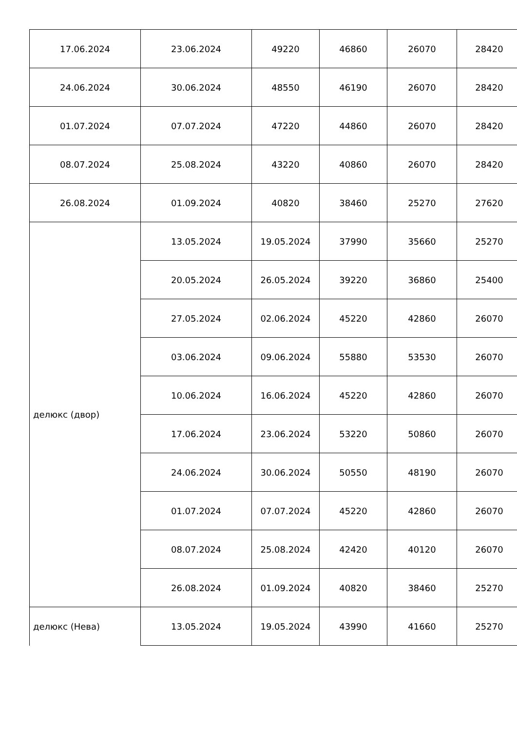| 17.06.2024 | 23.06.2024 | 49220 | 46860 | 26070 | 28420 |
| 24.06.2024 | 30.06.2024 | 48550 | 46190 | 26070 | 28420 |
| 01.07.2024 | 07.07.2024 | 47220 | 44860 | 26070 | 28420 |
| 08.07.2024 | 25.08.2024 | 43220 | 40860 | 26070 | 28420 |
| 26.08.2024 | 01.09.2024 | 40820 | 38460 | 25270 | 27620 |
| делюкс (двор) | 13.05.2024 | 19.05.2024 | 37990 | 35660 | 25270 |
| | 20.05.2024 | 26.05.2024 | 39220 | 36860 | 25400 |
| | 27.05.2024 | 02.06.2024 | 45220 | 42860 | 26070 |
| | 03.06.2024 | 09.06.2024 | 55880 | 53530 | 26070 |
| | 10.06.2024 | 16.06.2024 | 45220 | 42860 | 26070 |
| | 17.06.2024 | 23.06.2024 | 53220 | 50860 | 26070 |
| | 24.06.2024 | 30.06.2024 | 50550 | 48190 | 26070 |
| | 01.07.2024 | 07.07.2024 | 45220 | 42860 | 26070 |
| | 08.07.2024 | 25.08.2024 | 42420 | 40120 | 26070 |
| | 26.08.2024 | 01.09.2024 | 40820 | 38460 | 25270 |
| делюкс (Нева) | 13.05.2024 | 19.05.2024 | 43990 | 41660 | 25270 |